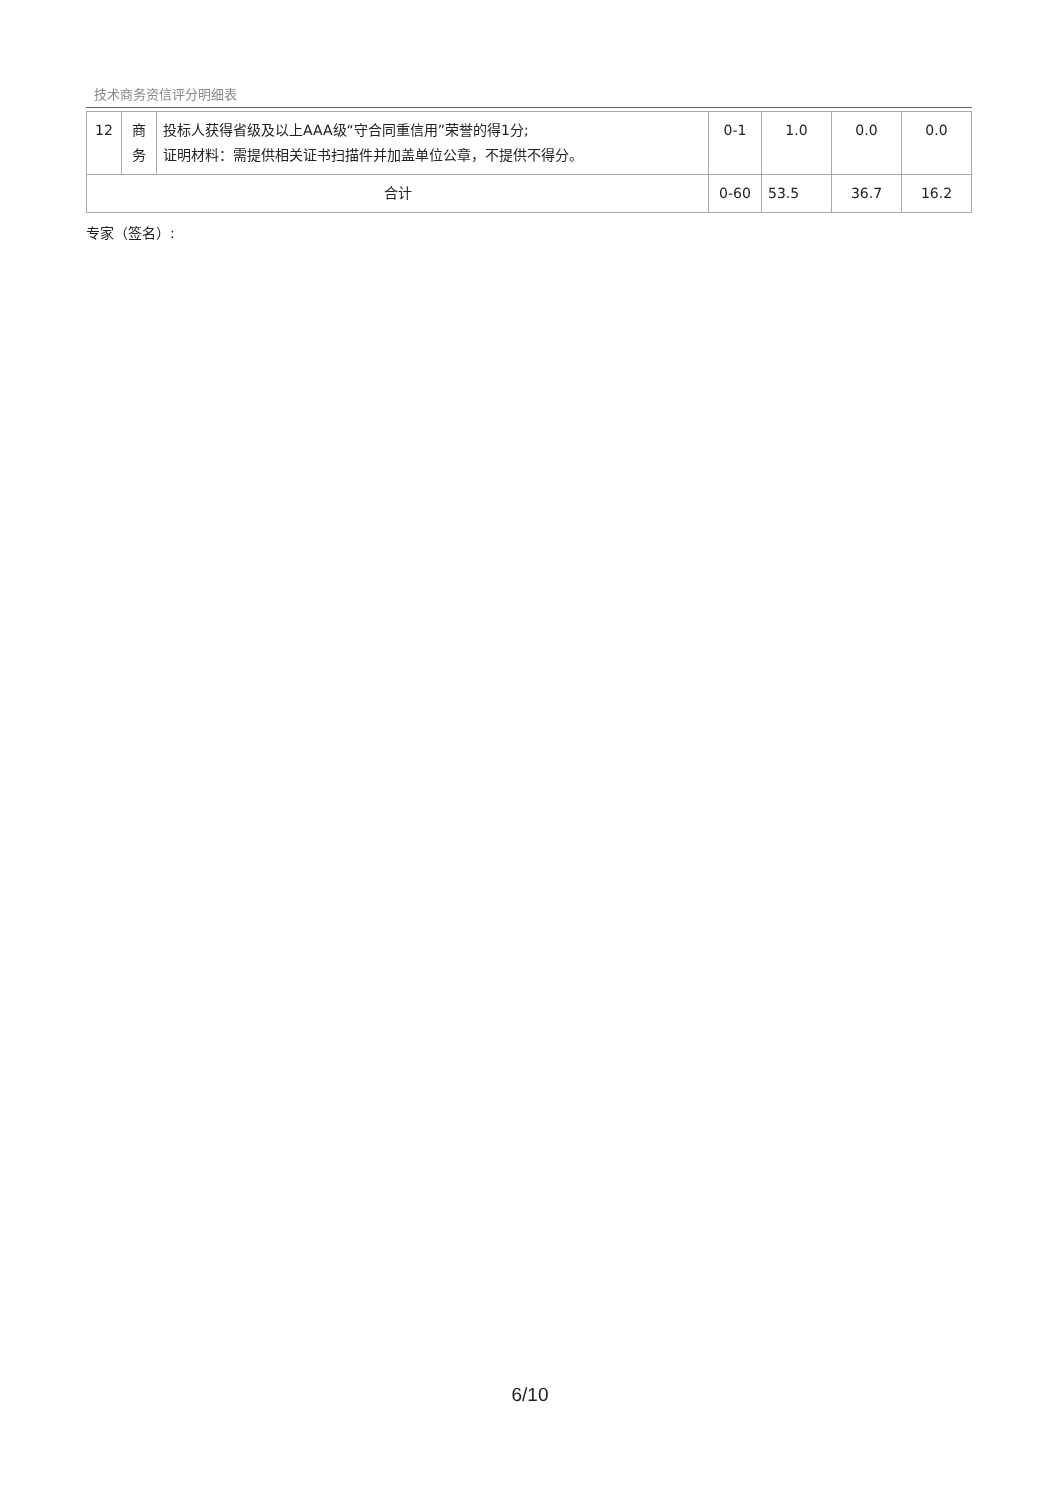技术商务资信评分明细表
| 12 | 商 务 | 投标人获得省级及以上AAA级“守合同重信用”荣誉的得1分; 证明材料：需提供相关证书扫描件并加盖单位公章，不提供不得分。 | 0-1 | 1.0 | 0.0 | 0.0 |
| 合计 | | | 0-60 | 53.5 | 36.7 | 16.2 |
专家（签名）:
6/10